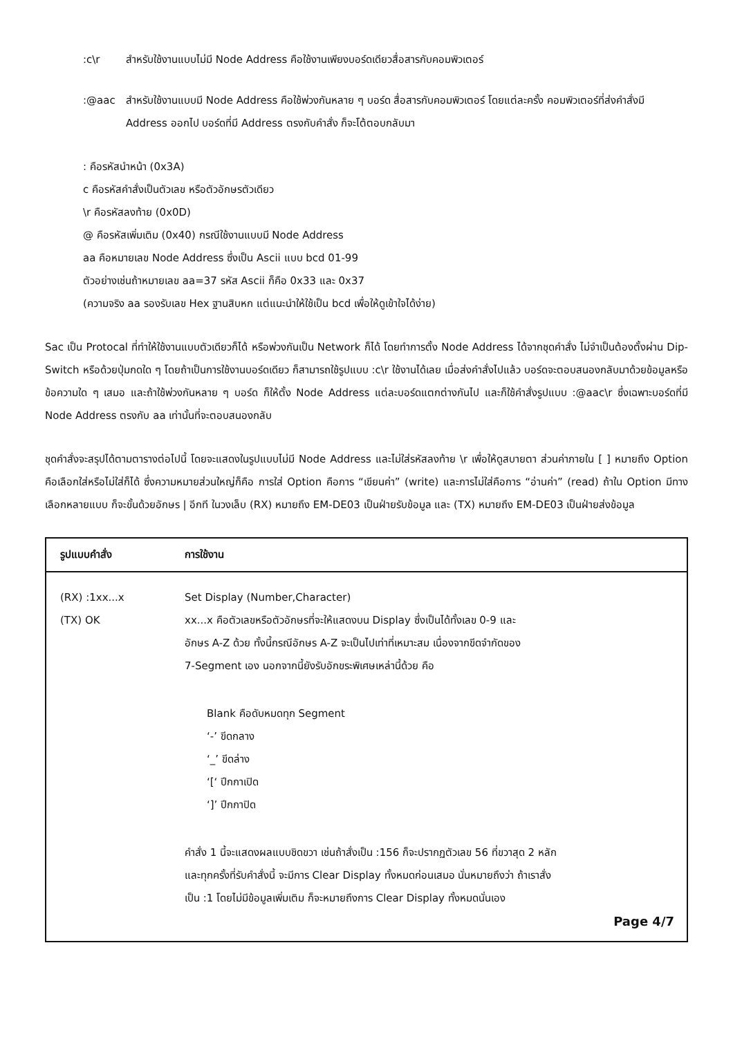:c\r สำหรับใช้งานแบบไม่มี Node Address คือใช้งานเพียงบอร์ดเดียวสื่อสารกับคอมพิวเตอร์
:@aac สำหรับใช้งานแบบมี Node Address คือใช้พ่วงกันหลาย ๆ บอร์ด สื่อสารกับคอมพิวเตอร์ โดยแต่ละครั้ง คอมพิวเตอร์ที่ส่งคำสั่งมี Address ออกไป บอร์ดที่มี Address ตรงกับคำสั่ง ก็จะโต้ตอบกลับมา
: คือรหัสนำหน้า (0x3A)
c คือรหัสคำสั่งเป็นตัวเลข หรือตัวอักษรตัวเดียว
\r คือรหัสลงท้าย (0x0D)
@ คือรหัสเพิ่มเติม (0x40) กรณีใช้งานแบบมี Node Address
aa คือหมายเลข Node Address ซึ่งเป็น Ascii แบบ bcd 01-99
ตัวอย่างเช่นถ้าหมายเลข aa=37 รหัส Ascii ก็คือ 0x33 และ 0x37
(ความจริง aa รองรับเลข Hex ฐานสิบหก แต่แนะนำให้ใช้เป็น bcd เพื่อให้ดูเข้าใจได้ง่าย)
Sac เป็น Protocal ที่ทำให้ใช้งานแบบตัวเดียวก็ได้ หรือพ่วงกันเป็น Network ก็ได้ โดยทำการตั้ง Node Address ได้จากชุดคำสั่ง ไม่จำเป็นต้องตั้งผ่าน Dip-Switch หรือด้วยปุ่มกดใด ๆ โดยถ้าเป็นการใช้งานบอร์ดเดียว ก็สามารถใช้รูปแบบ :c\r ใช้งานได้เลย เมื่อส่งคำสั่งไปแล้ว บอร์ดจะตอบสนองกลับมาด้วยข้อมูลหรือข้อความใด ๆ เสมอ และถ้าใช้พ่วงกันหลาย ๆ บอร์ด ก็ให้ตั้ง Node Address แต่ละบอร์ดแตกต่างกันไป และก็ใช้คำสั่งรูปแบบ :@aac\r ซึ่งเฉพาะบอร์ดที่มี Node Address ตรงกับ aa เท่านั้นที่จะตอบสนองกลับ
ชุดคำสั่งจะสรุปได้ตามตารางต่อไปนี้ โดยจะแสดงในรูปแบบไม่มี Node Address และไม่ใส่รหัสลงท้าย \r เพื่อให้ดูสบายตา ส่วนค่าภายใน [ ] หมายถึง Option คือเลือกใส่หรือไม่ใส่ก็ได้ ซึ่งความหมายส่วนใหญ่ก็คือ การใส่ Option คือการ “เขียนค่า” (write) และการไม่ใส่คือการ “อ่านค่า” (read) ถ้าใน Option มีทางเลือกหลายแบบ ก็จะขั้นด้วยอักษร | อีกที ในวงเล็บ (RX) หมายถึง EM-DE03 เป็นฝ่ายรับข้อมูล และ (TX) หมายถึง EM-DE03 เป็นฝ่ายส่งข้อมูล
| รูปแบบคำสั่ง | การใช้งาน |
| --- | --- |
| (RX) :1xx...x (TX) OK | Set Display (Number,Character) xx...x คือตัวเลขหรือตัวอักษรที่จะให้แสดงบน Display ซึ่งเป็นได้ทั้งเลข 0-9 และ อักษร A-Z ด้วย ทั้งนี้กรณีอักษร A-Z จะเป็นไปเท่าที่เหมาะสม เนื่องจากขีดจำกัดของ 7-Segment เอง นอกจากนี้ยังรับอักขระพิเศษเหล่านี้ด้วย คือ Blank คือดับหมดทุก Segment ‘-’ ขีดกลาง ‘_’ ขีดล่าง ‘[‘ ปีกกาเปิด ‘]’ ปีกกาปิด คำสั่ง 1 นี้จะแสดงผลแบบชิดขวา เช่นถ้าสั่งเป็น :156 ก็จะปรากฏตัวเลข 56 ที่ขวาสุด 2 หลัก และทุกครั้งที่รับคำสั่งนี้ จะมีการ Clear Display ทั้งหมดก่อนเสมอ นั่นหมายถึงว่า ถ้าเราสั่ง เป็น :1 โดยไม่มีข้อมูลเพิ่มเติม ก็จะหมายถึงการ Clear Display ทั้งหมดนั่นเอง Page 4/7 |